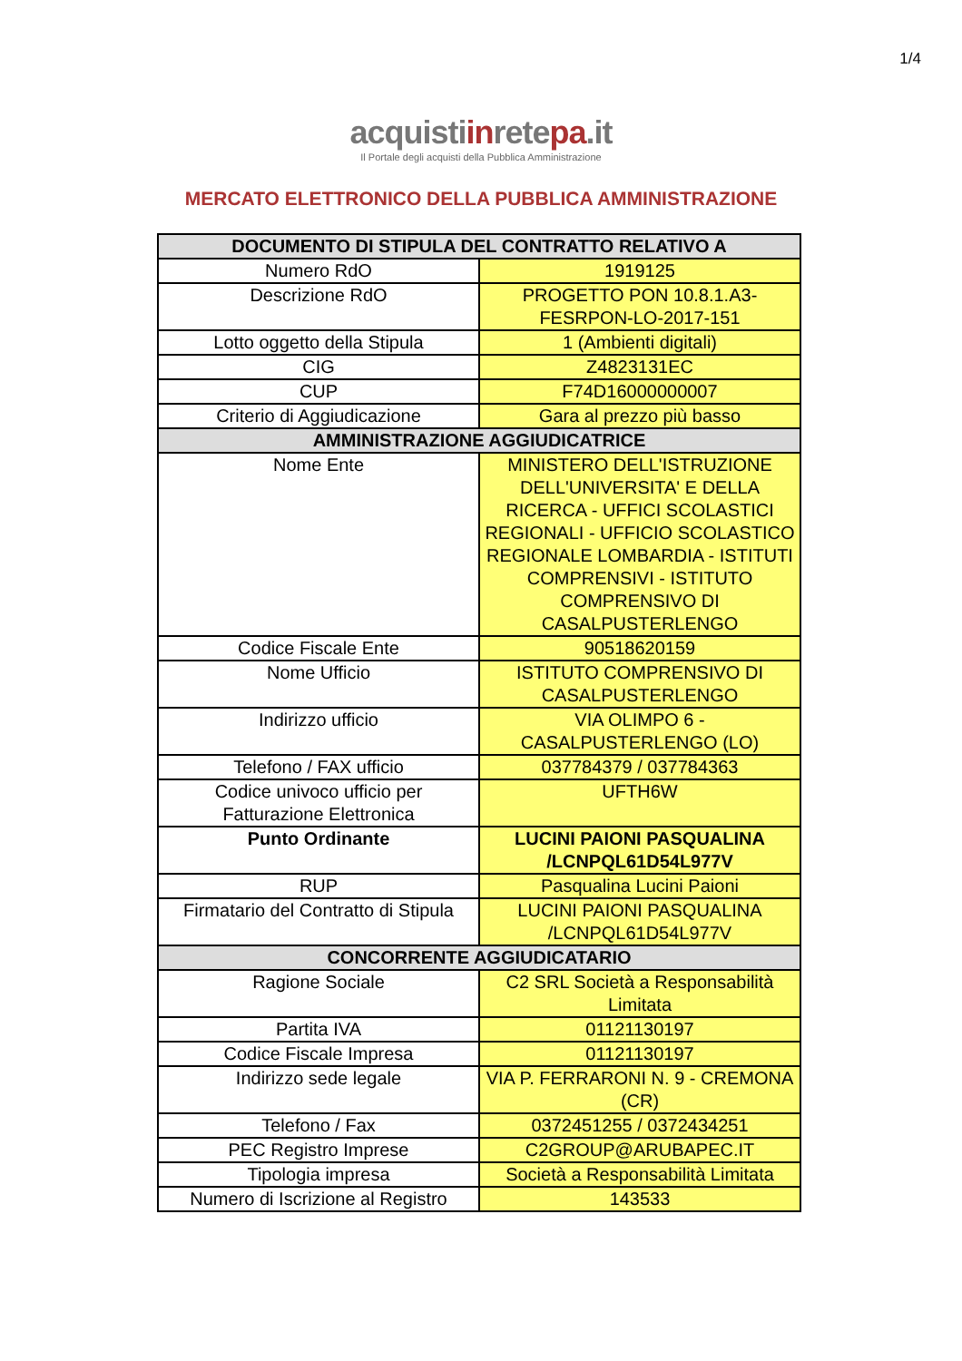1/4
acquistiinretepa.it
Il Portale degli acquisti della Pubblica Amministrazione
MERCATO ELETTRONICO DELLA PUBBLICA AMMINISTRAZIONE
| DOCUMENTO DI STIPULA DEL CONTRATTO RELATIVO A | |
| --- | --- |
| Numero RdO | 1919125 |
| Descrizione RdO | PROGETTO PON 10.8.1.A3-FESRPON-LO-2017-151 |
| Lotto oggetto della Stipula | 1 (Ambienti digitali) |
| CIG | Z4823131EC |
| CUP | F74D16000000007 |
| Criterio di Aggiudicazione | Gara al prezzo più basso |
| AMMINISTRAZIONE AGGIUDICATRICE | |
| Nome Ente | MINISTERO DELL'ISTRUZIONE DELL'UNIVERSITA' E DELLA RICERCA - UFFICI SCOLASTICI REGIONALI - UFFICIO SCOLASTICO REGIONALE LOMBARDIA - ISTITUTI COMPRENSIVI - ISTITUTO COMPRENSIVO DI CASALPUSTERLENGO |
| Codice Fiscale Ente | 90518620159 |
| Nome Ufficio | ISTITUTO COMPRENSIVO DI CASALPUSTERLENGO |
| Indirizzo ufficio | VIA OLIMPO 6 - CASALPUSTERLENGO (LO) |
| Telefono / FAX ufficio | 037784379 / 037784363 |
| Codice univoco ufficio per Fatturazione Elettronica | UFTH6W |
| Punto Ordinante | LUCINI PAIONI PASQUALINA /LCNPQL61D54L977V |
| RUP | Pasqualina Lucini Paioni |
| Firmatario del Contratto di Stipula | LUCINI PAIONI PASQUALINA /LCNPQL61D54L977V |
| CONCORRENTE AGGIUDICATARIO | |
| Ragione Sociale | C2 SRL Società a Responsabilità Limitata |
| Partita IVA | 01121130197 |
| Codice Fiscale Impresa | 01121130197 |
| Indirizzo sede legale | VIA P. FERRARONI N. 9 - CREMONA (CR) |
| Telefono / Fax | 0372451255 / 0372434251 |
| PEC Registro Imprese | C2GROUP@ARUBAPEC.IT |
| Tipologia impresa | Società a Responsabilità Limitata |
| Numero di Iscrizione al Registro | 143533 |